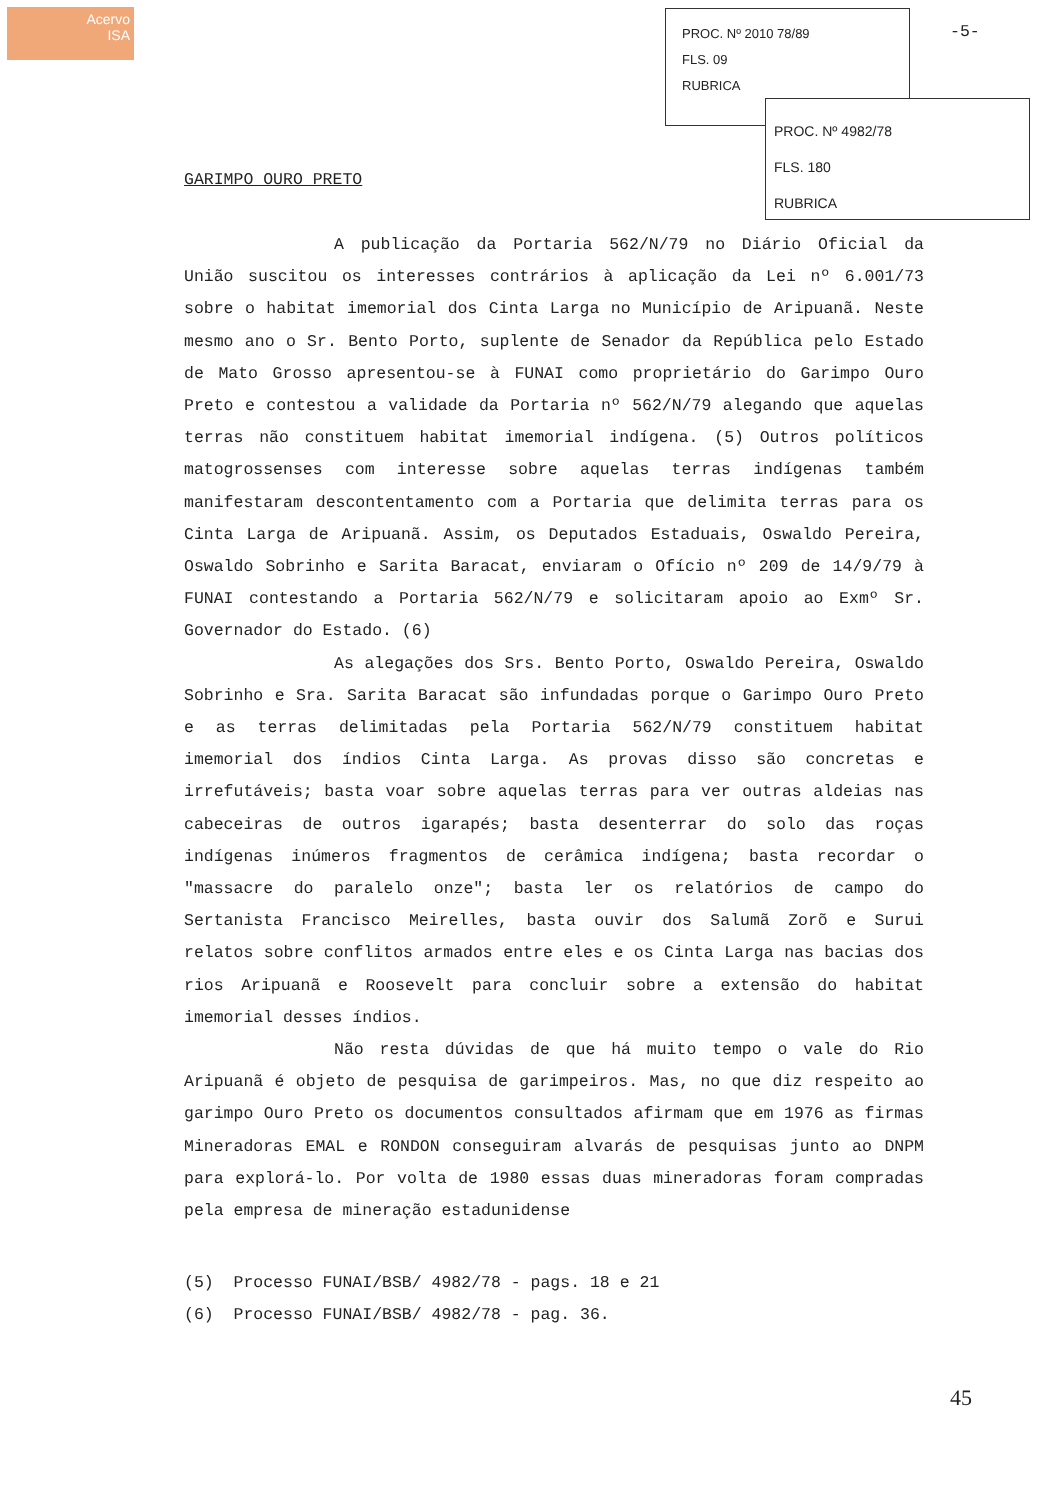Acervo
ISA
PROC. Nº 2010 78/89
FLS. 09
RUBRICA
PROC. Nº 4982/78
FLS. 180
RUBRICA
-5-
GARIMPO OURO PRETO
A publicação da Portaria 562/N/79 no Diário Oficial da União suscitou os interesses contrários à aplicação da Lei nº 6.001/73 sobre o habitat imemorial dos Cinta Larga no Município de Aripuanã. Neste mesmo ano o Sr. Bento Porto, suplente de Senador da República pelo Estado de Mato Grosso apresentou-se à FUNAI como proprietário do Garimpo Ouro Preto e contestou a validade da Portaria nº 562/N/79 alegando que aquelas terras não constituem habitat imemorial indígena. (5) Outros políticos matogrossenses com interesse sobre aquelas terras indígenas também manifestaram descontentamento com a Portaria que delimita terras para os Cinta Larga de Aripuanã. Assim, os Deputados Estaduais, Oswaldo Pereira, Oswaldo Sobrinho e Sarita Baracat, enviaram o Ofício nº 209 de 14/9/79 à FUNAI contestando a Portaria 562/N/79 e solicitaram apoio ao Exmº Sr. Governador do Estado. (6)
As alegações dos Srs. Bento Porto, Oswaldo Pereira, Oswaldo Sobrinho e Sra. Sarita Baracat são infundadas porque o Garimpo Ouro Preto e as terras delimitadas pela Portaria 562/N/79 constituem habitat imemorial dos índios Cinta Larga. As provas disso são concretas e irrefutáveis; basta voar sobre aquelas terras para ver outras aldeias nas cabeceiras de outros igarapés; basta desenterrar do solo das roças indígenas inúmeros fragmentos de cerâmica indígena; basta recordar o "massacre do paralelo onze"; basta ler os relatórios de campo do Sertanista Francisco Meirelles, basta ouvir dos Salumã Zorõ e Surui relatos sobre conflitos armados entre eles e os Cinta Larga nas bacias dos rios Aripuanã e Roosevelt para concluir sobre a extensão do habitat imemorial desses índios.
Não resta dúvidas de que há muito tempo o vale do Rio Aripuanã é objeto de pesquisa de garimpeiros. Mas, no que diz respeito ao garimpo Ouro Preto os documentos consultados afirmam que em 1976 as firmas Mineradoras EMAL e RONDON conseguiram alvarás de pesquisas junto ao DNPM para explorá-lo. Por volta de 1980 essas duas mineradoras foram compradas pela empresa de mineração estadunidense
(5) Processo FUNAI/BSB/ 4982/78 - pags. 18 e 21
(6) Processo FUNAI/BSB/ 4982/78 - pag. 36.
45